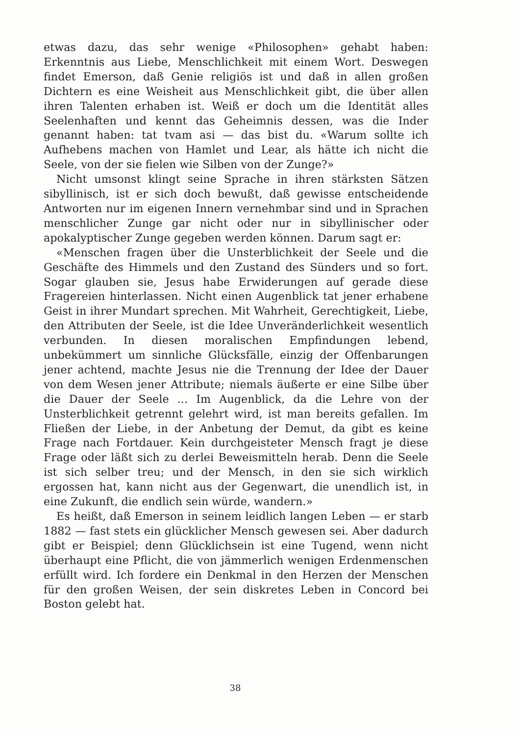etwas dazu, das sehr wenige «Philosophen» gehabt haben: Erkenntnis aus Liebe, Menschlichkeit mit einem Wort. Deswegen findet Emerson, daß Genie religiös ist und daß in allen großen Dichtern es eine Weisheit aus Menschlichkeit gibt, die über allen ihren Talenten erhaben ist. Weiß er doch um die Identität alles Seelenhaften und kennt das Geheimnis dessen, was die Inder genannt haben: tat tvam asi — das bist du. «Warum sollte ich Aufhebens machen von Hamlet und Lear, als hätte ich nicht die Seele, von der sie fielen wie Silben von der Zunge?»
Nicht umsonst klingt seine Sprache in ihren stärksten Sätzen sibyllinisch, ist er sich doch bewußt, daß gewisse entscheidende Antworten nur im eigenen Innern vernehmbar sind und in Sprachen menschlicher Zunge gar nicht oder nur in sibyllinischer oder apokalyptischer Zunge gegeben werden können. Darum sagt er:
«Menschen fragen über die Unsterblichkeit der Seele und die Geschäfte des Himmels und den Zustand des Sünders und so fort. Sogar glauben sie, Jesus habe Erwiderungen auf gerade diese Fragereien hinterlassen. Nicht einen Augenblick tat jener erhabene Geist in ihrer Mundart sprechen. Mit Wahrheit, Gerechtigkeit, Liebe, den Attributen der Seele, ist die Idee Unveränderlichkeit wesentlich verbunden. In diesen moralischen Empfindungen lebend, unbekümmert um sinnliche Glücksfälle, einzig der Offenbarungen jener achtend, machte Jesus nie die Trennung der Idee der Dauer von dem Wesen jener Attribute; niemals äußerte er eine Silbe über die Dauer der Seele ... Im Augenblick, da die Lehre von der Unsterblichkeit getrennt gelehrt wird, ist man bereits gefallen. Im Fließen der Liebe, in der Anbetung der Demut, da gibt es keine Frage nach Fortdauer. Kein durchgeisteter Mensch fragt je diese Frage oder läßt sich zu derlei Beweismitteln herab. Denn die Seele ist sich selber treu; und der Mensch, in den sie sich wirklich ergossen hat, kann nicht aus der Gegenwart, die unendlich ist, in eine Zukunft, die endlich sein würde, wandern.»
Es heißt, daß Emerson in seinem leidlich langen Leben — er starb 1882 — fast stets ein glücklicher Mensch gewesen sei. Aber dadurch gibt er Beispiel; denn Glücklichsein ist eine Tugend, wenn nicht überhaupt eine Pflicht, die von jämmerlich wenigen Erdenmenschen erfüllt wird. Ich fordere ein Denkmal in den Herzen der Menschen für den großen Weisen, der sein diskretes Leben in Concord bei Boston gelebt hat.
38